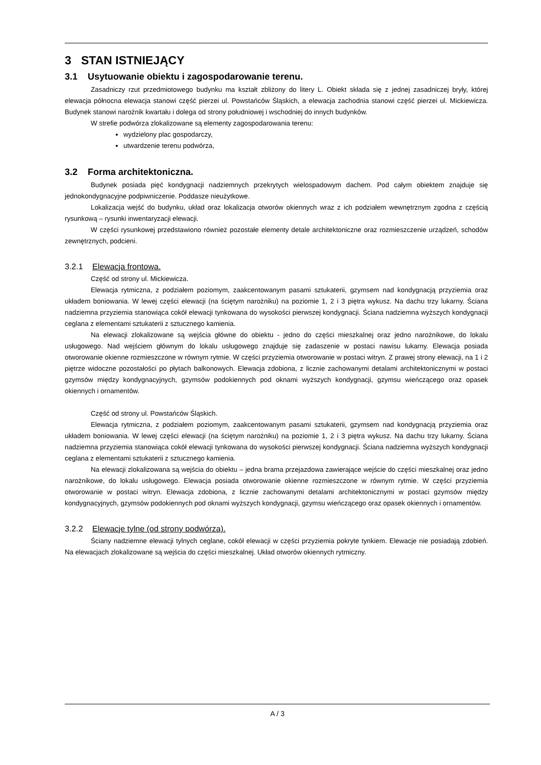3 STAN ISTNIEJĄCY
3.1 Usytuowanie obiektu i zagospodarowanie terenu.
Zasadniczy rzut przedmiotowego budynku ma kształt zbliżony do litery L. Obiekt składa się z jednej zasadniczej bryły, której elewacja północna elewacja stanowi część pierzei ul. Powstańców Śląskich, a elewacja zachodnia stanowi część pierzei ul. Mickiewicza. Budynek stanowi narożnik kwartału i dolega od strony południowej i wschodniej do innych budynków.
W strefie podwórza zlokalizowane są elementy zagospodarowania terenu:
wydzielony plac gospodarczy,
utwardzenie terenu podwórza,
3.2 Forma architektoniczna.
Budynek posiada pięć kondygnacji nadziemnych przekrytych wielospadowym dachem. Pod całym obiektem znajduje się jednokondygnacyjne podpiwniczenie. Poddasze nieużytkowe.
Lokalizacja wejść do budynku, układ oraz lokalizacja otworów okiennych wraz z ich podziałem wewnętrznym zgodna z częścią rysunkową – rysunki inwentaryzacji elewacji.
W części rysunkowej przedstawiono również pozostałe elementy detale architektoniczne oraz rozmieszczenie urządzeń, schodów zewnętrznych, podcieni.
3.2.1 Elewacja frontowa.
Część od strony ul. Mickiewicza.
Elewacja rytmiczna, z podziałem poziomym, zaakcentowanym pasami sztukaterii, gzymsem nad kondygnacją przyziemia oraz układem boniowania. W lewej części elewacji (na ściętym narożniku) na poziomie 1, 2 i 3 piętra wykusz. Na dachu trzy lukarny. Ściana nadziemna przyziemia stanowiąca cokół elewacji tynkowana do wysokości pierwszej kondygnacji. Ściana nadziemna wyższych kondygnacji ceglana z elementami sztukaterii z sztucznego kamienia.
Na elewacji zlokalizowane są wejścia główne do obiektu - jedno do części mieszkalnej oraz jedno narożnikowe, do lokalu usługowego. Nad wejściem głównym do lokalu usługowego znajduje się zadaszenie w postaci nawisu lukarny. Elewacja posiada otworowanie okienne rozmieszczone w równym rytmie. W części przyziemia otworowanie w postaci witryn. Z prawej strony elewacji, na 1 i 2 piętrze widoczne pozostałości po płytach balkonowych. Elewacja zdobiona, z licznie zachowanymi detalami architektonicznymi w postaci gzymsów między kondygnacyjnych, gzymsów podokiennych pod oknami wyższych kondygnacji, gzymsu wieńczącego oraz opasek okiennych i ornamentów.
Część od strony ul. Powstańców Śląskich.
Elewacja rytmiczna, z podziałem poziomym, zaakcentowanym pasami sztukaterii, gzymsem nad kondygnacją przyziemia oraz układem boniowania. W lewej części elewacji (na ściętym narożniku) na poziomie 1, 2 i 3 piętra wykusz. Na dachu trzy lukarny. Ściana nadziemna przyziemia stanowiąca cokół elewacji tynkowana do wysokości pierwszej kondygnacji. Ściana nadziemna wyższych kondygnacji ceglana z elementami sztukaterii z sztucznego kamienia.
Na elewacji zlokalizowana są wejścia do obiektu – jedna brama przejazdowa zawierające wejście do części mieszkalnej oraz jedno narożnikowe, do lokalu usługowego. Elewacja posiada otworowanie okienne rozmieszczone w równym rytmie. W części przyziemia otworowanie w postaci witryn. Elewacja zdobiona, z licznie zachowanymi detalami architektonicznymi w postaci gzymsów między kondygnacyjnych, gzymsów podokiennych pod oknami wyższych kondygnacji, gzymsu wieńczącego oraz opasek okiennych i ornamentów.
3.2.2 Elewacje tylne (od strony podwórza).
Ściany nadziemne elewacji tylnych ceglane, cokół elewacji w części przyziemia pokryte tynkiem. Elewacje nie posiadają zdobień. Na elewacjach zlokalizowane są wejścia do części mieszkalnej. Układ otworów okiennych rytmiczny.
A / 3